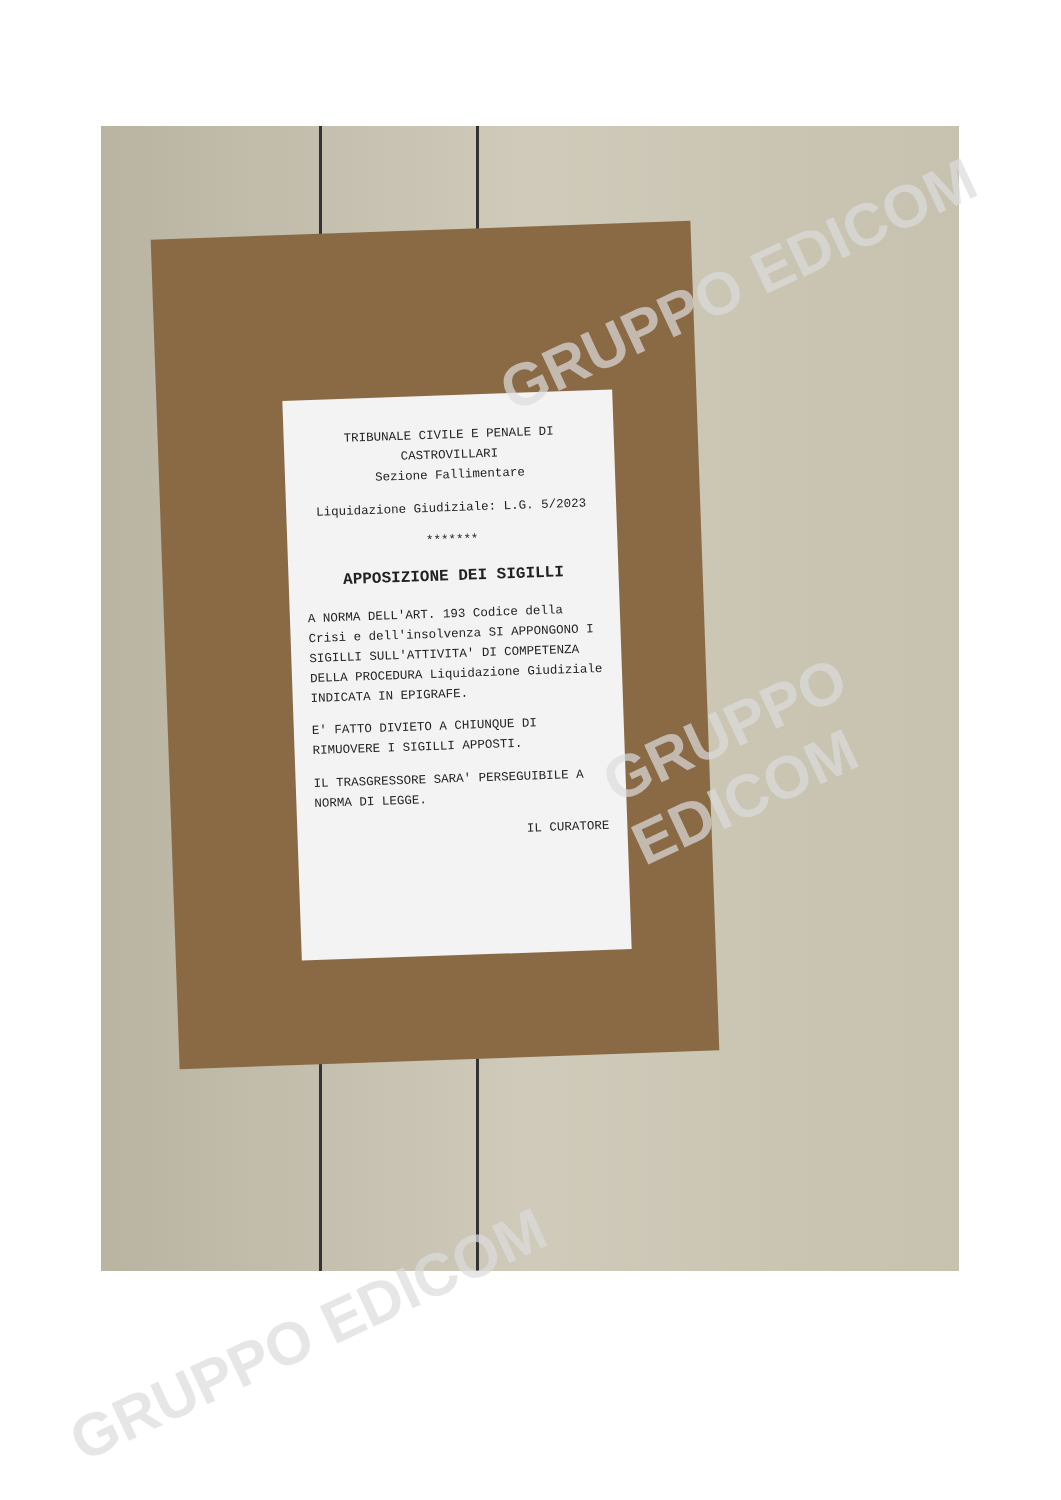TRIBUNALE CIVILE E PENALE DI
CASTROVILLARI
Sezione Fallimentare
Liquidazione Giudiziale: L.G. 5/2023
*******
APPOSIZIONE DEI SIGILLI
A NORMA DELL'ART. 193 Codice della Crisi e dell'insolvenza SI APPONGONO I SIGILLI SULL'ATTIVITA' DI COMPETENZA DELLA PROCEDURA Liquidazione Giudiziale INDICATA IN EPIGRAFE.
E' FATTO DIVIETO A CHIUNQUE DI RIMUOVERE I SIGILLI APPOSTI.
IL TRASGRESSORE SARA' PERSEGUIBILE A NORMA DI LEGGE.
IL CURATORE
GRUPPO EDICOM
GRUPPO EDICOM
GRUPPO EDICOM